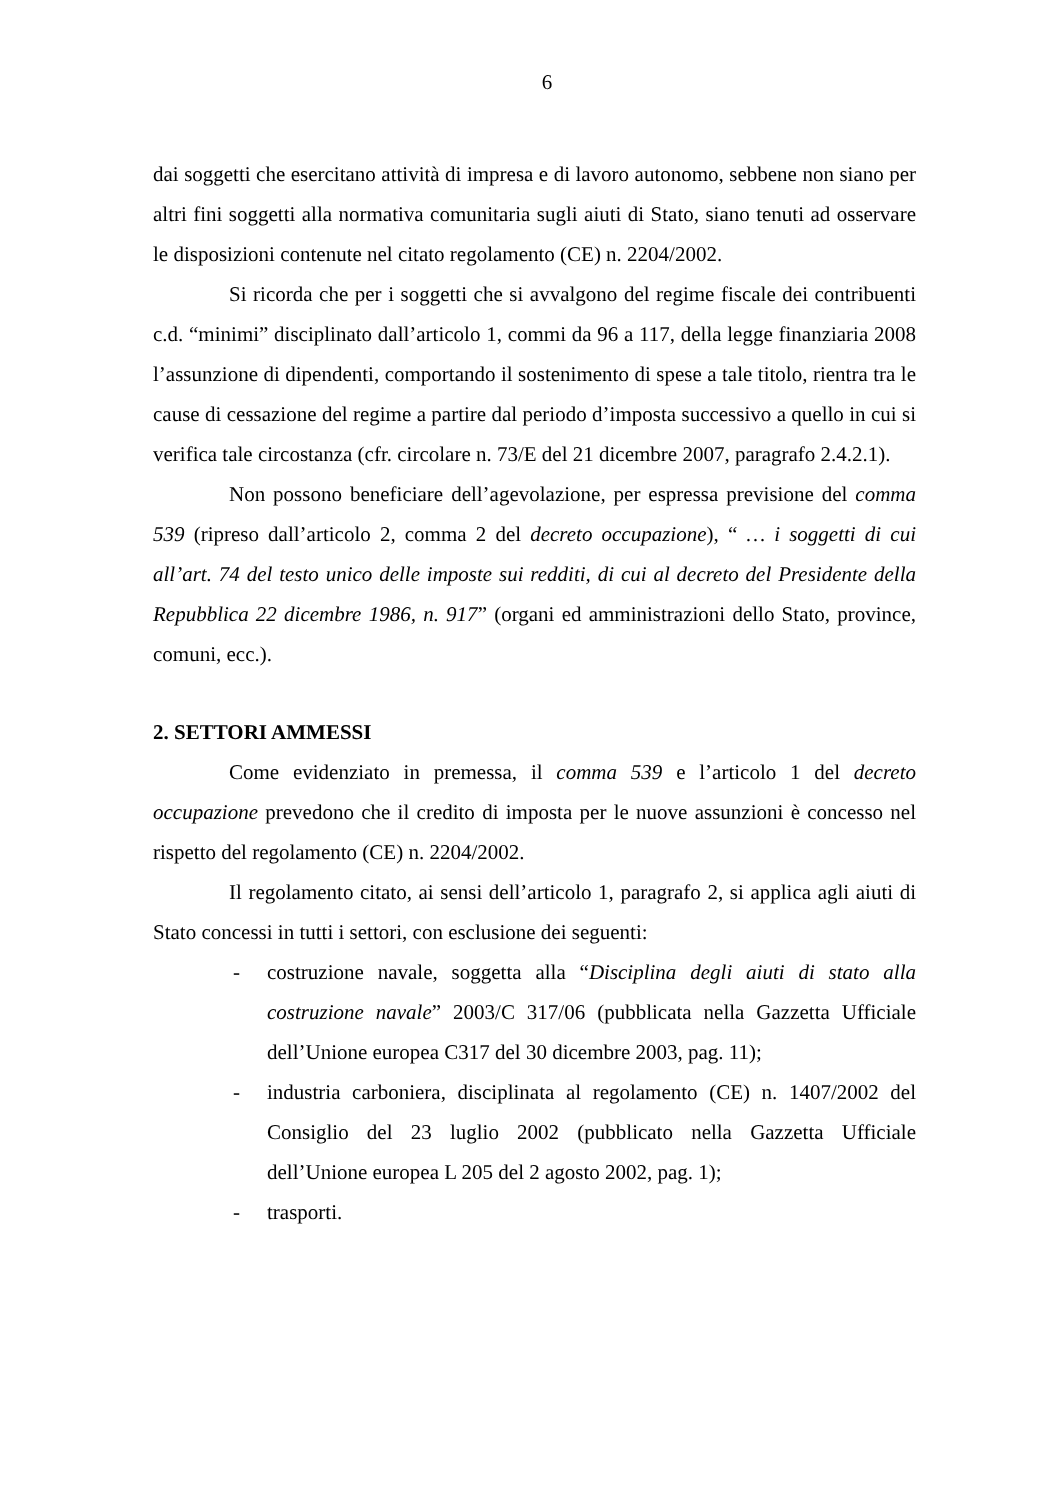6
dai soggetti che esercitano attività di impresa e di lavoro autonomo, sebbene non siano per altri fini soggetti alla normativa comunitaria sugli aiuti di Stato, siano tenuti ad osservare le disposizioni contenute nel citato regolamento (CE) n. 2204/2002.
Si ricorda che per i soggetti che si avvalgono del regime fiscale dei contribuenti c.d. “minimi” disciplinato dall’articolo 1, commi da 96 a 117, della legge finanziaria 2008 l’assunzione di dipendenti, comportando il sostenimento di spese a tale titolo, rientra tra le cause di cessazione del regime a partire dal periodo d’imposta successivo a quello in cui si verifica tale circostanza (cfr. circolare n. 73/E del 21 dicembre 2007, paragrafo 2.4.2.1).
Non possono beneficiare dell’agevolazione, per espressa previsione del comma 539 (ripreso dall’articolo 2, comma 2 del decreto occupazione), “ … i soggetti di cui all’art. 74 del testo unico delle imposte sui redditi, di cui al decreto del Presidente della Repubblica 22 dicembre 1986, n. 917” (organi ed amministrazioni dello Stato, province, comuni, ecc.).
2. SETTORI AMMESSI
Come evidenziato in premessa, il comma 539 e l’articolo 1 del decreto occupazione prevedono che il credito di imposta per le nuove assunzioni è concesso nel rispetto del regolamento (CE) n. 2204/2002.
Il regolamento citato, ai sensi dell’articolo 1, paragrafo 2, si applica agli aiuti di Stato concessi in tutti i settori, con esclusione dei seguenti:
- costruzione navale, soggetta alla “Disciplina degli aiuti di stato alla costruzione navale” 2003/C 317/06 (pubblicata nella Gazzetta Ufficiale dell’Unione europea C317 del 30 dicembre 2003, pag. 11);
- industria carboniera, disciplinata al regolamento (CE) n. 1407/2002 del Consiglio del 23 luglio 2002 (pubblicato nella Gazzetta Ufficiale dell’Unione europea L 205 del 2 agosto 2002, pag. 1);
- trasporti.